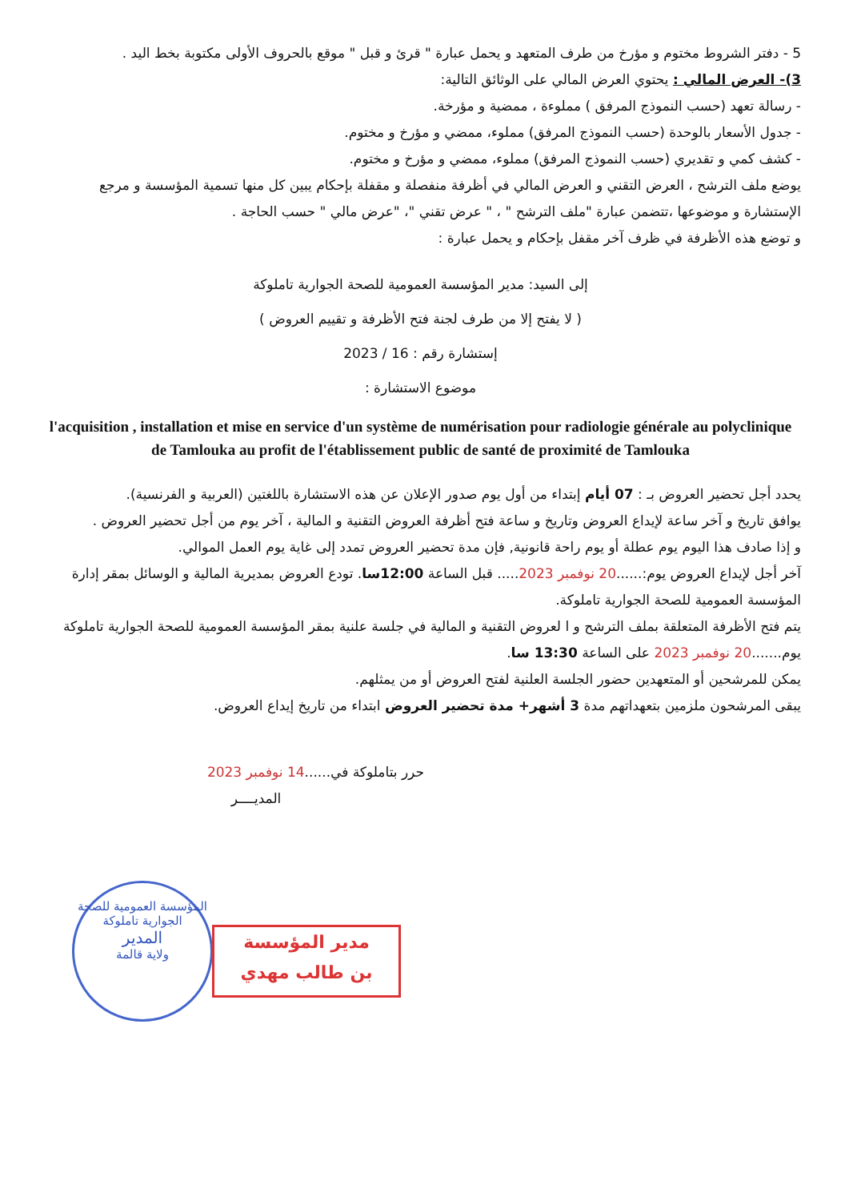5 - دفتر الشروط مختوم و مؤرخ من طرف المتعهد و يحمل عبارة " قرئ و قبل " موقع بالحروف الأولى مكتوبة بخط اليد .
3)- العرض المالي : يحتوي العرض المالي على الوثائق التالية:
- رسالة تعهد (حسب النموذج المرفق ) مملوءة ، ممضية و مؤرخة.
- جدول الأسعار بالوحدة (حسب النموذج المرفق) مملوء، ممضي و مؤرخ و مختوم.
- كشف كمي و تقديري (حسب النموذج المرفق) مملوء، ممضي و مؤرخ و مختوم.
يوضع ملف الترشح ، العرض التقني و العرض المالي في أظرفة منفصلة و مقفلة بإحكام يبين كل منها تسمية المؤسسة و مرجع الإستشارة و موضوعها ،تتضمن عبارة "ملف الترشح " ، " عرض تقني "، "عرض مالي " حسب الحاجة .
و توضع هذه الأظرفة في ظرف آخر مقفل بإحكام و يحمل عبارة :
إلى السيد: مدير المؤسسة العمومية للصحة الجوارية تاملوكة
( لا يفتح إلا من طرف لجنة فتح الأظرفة و تقييم العروض )
إستشارة رقم : 16 / 2023
موضوع الاستشارة :
l'acquisition , installation et mise en service d'un système de numérisation pour radiologie générale au polyclinique de Tamlouka au profit de l'établissement public de santé de proximité de Tamlouka
يحدد أجل تحضير العروض بـ : 07 أيام إبتداء من أول يوم صدور الإعلان عن هذه الاستشارة باللغتين (العربية و الفرنسية).
يوافق تاريخ و آخر ساعة لإيداع العروض وتاريخ و ساعة فتح أظرفة العروض التقنية و المالية ، آخر يوم من أجل تحضير العروض .
و إذا صادف هذا اليوم يوم عطلة أو يوم راحة قانونية, فإن مدة تحضير العروض تمدد إلى غاية يوم العمل الموالي.
آخر أجل لإيداع العروض يوم:......20 نوفمبر 2023..... قبل الساعة 12:00سا. تودع العروض بمديرية المالية و الوسائل بمقر إدارة المؤسسة العمومية للصحة الجوارية تاملوكة.
يتم فتح الأظرفة المتعلقة بملف الترشح و ا لعروض التقنية و المالية في جلسة علنية بمقر المؤسسة العمومية للصحة الجوارية تاملوكة يوم.......20 نوفمبر 2023 على الساعة 13:30 سا.
يمكن للمرشحين أو المتعهدين حضور الجلسة العلنية لفتح العروض أو من يمثلهم.
يبقى المرشحون ملزمين بتعهداتهم مدة 3 أشهر+ مدة تحضير العروض ابتداء من تاريخ إيداع العروض.
حرر بتاملوكة في......14 نوفمبر 2023
المديــــر
المؤسسة العمومية للصحة الجوارية تاملوكة
المدير
ولاية قالمة
مدير المؤسسة
بن طالب مهدي